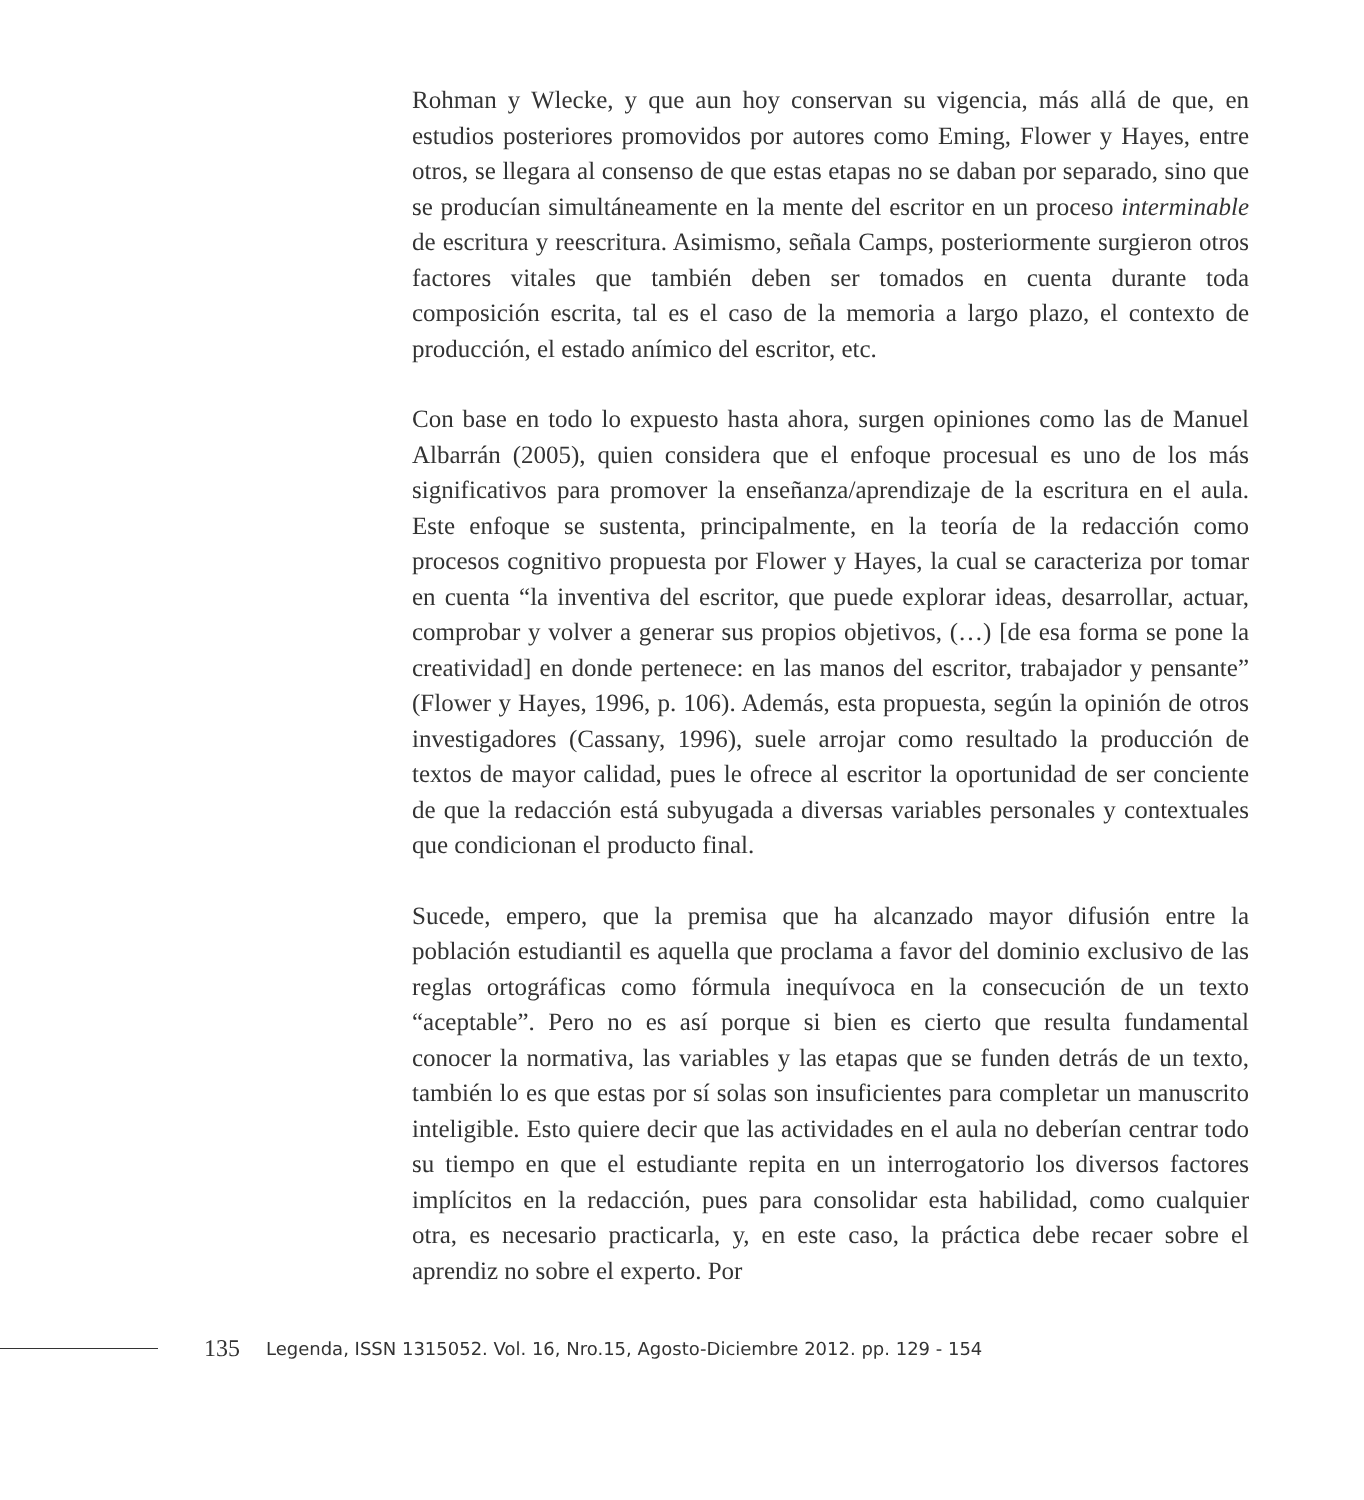Rohman y Wlecke, y que aun hoy conservan su vigencia, más allá de que, en estudios posteriores promovidos por autores como Eming, Flower y Hayes, entre otros, se llegara al consenso de que estas etapas no se daban por separado, sino que se producían simultáneamente en la mente del escritor en un proceso interminable de escritura y reescritura. Asimismo, señala Camps, posteriormente surgieron otros factores vitales que también deben ser tomados en cuenta durante toda composición escrita, tal es el caso de la memoria a largo plazo, el contexto de producción, el estado anímico del escritor, etc.
Con base en todo lo expuesto hasta ahora, surgen opiniones como las de Manuel Albarrán (2005), quien considera que el enfoque procesual es uno de los más significativos para promover la enseñanza/aprendizaje de la escritura en el aula. Este enfoque se sustenta, principalmente, en la teoría de la redacción como procesos cognitivo propuesta por Flower y Hayes, la cual se caracteriza por tomar en cuenta “la inventiva del escritor, que puede explorar ideas, desarrollar, actuar, comprobar y volver a generar sus propios objetivos, (…) [de esa forma se pone la creatividad] en donde pertenece: en las manos del escritor, trabajador y pensante” (Flower y Hayes, 1996, p. 106). Además, esta propuesta, según la opinión de otros investigadores (Cassany, 1996), suele arrojar como resultado la producción de textos de mayor calidad, pues le ofrece al escritor la oportunidad de ser conciente de que la redacción está subyugada a diversas variables personales y contextuales que condicionan el producto final.
Sucede, empero, que la premisa que ha alcanzado mayor difusión entre la población estudiantil es aquella que proclama a favor del dominio exclusivo de las reglas ortográficas como fórmula inequívoca en la consecución de un texto “aceptable”. Pero no es así porque si bien es cierto que resulta fundamental conocer la normativa, las variables y las etapas que se funden detrás de un texto, también lo es que estas por sí solas son insuficientes para completar un manuscrito inteligible. Esto quiere decir que las actividades en el aula no deberían centrar todo su tiempo en que el estudiante repita en un interrogatorio los diversos factores implícitos en la redacción, pues para consolidar esta habilidad, como cualquier otra, es necesario practicarla, y, en este caso, la práctica debe recaer sobre el aprendiz no sobre el experto. Por
135 Legenda, ISSN 1315052. Vol. 16, Nro.15, Agosto-Diciembre 2012. pp. 129 - 154